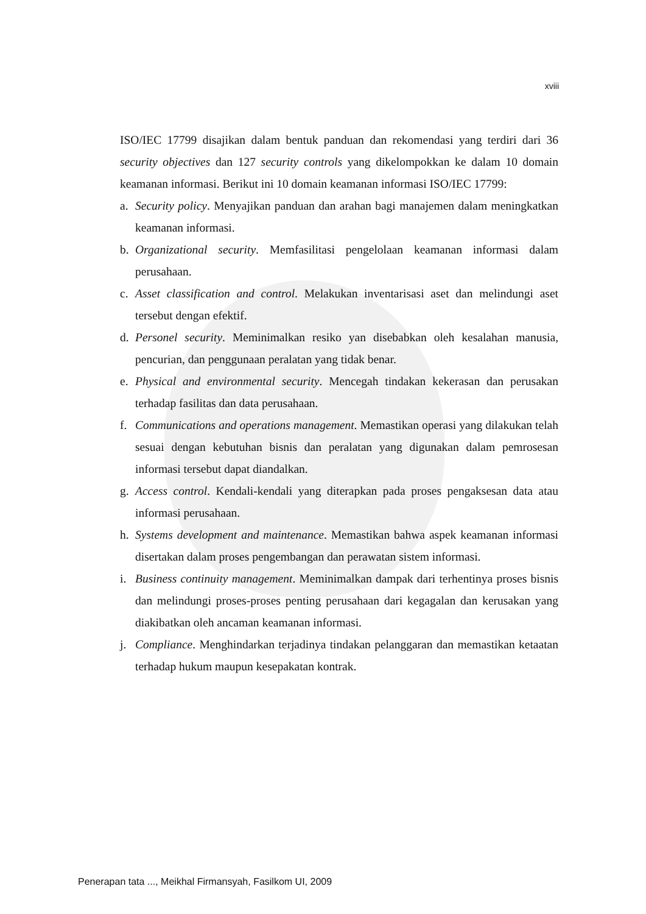xviii
ISO/IEC 17799 disajikan dalam bentuk panduan dan rekomendasi yang terdiri dari 36 security objectives dan 127 security controls yang dikelompokkan ke dalam 10 domain keamanan informasi. Berikut ini 10 domain keamanan informasi ISO/IEC 17799:
a. Security policy. Menyajikan panduan dan arahan bagi manajemen dalam meningkatkan keamanan informasi.
b. Organizational security. Memfasilitasi pengelolaan keamanan informasi dalam perusahaan.
c. Asset classification and control. Melakukan inventarisasi aset dan melindungi aset tersebut dengan efektif.
d. Personel security. Meminimalkan resiko yan disebabkan oleh kesalahan manusia, pencurian, dan penggunaan peralatan yang tidak benar.
e. Physical and environmental security. Mencegah tindakan kekerasan dan perusakan terhadap fasilitas dan data perusahaan.
f. Communications and operations management. Memastikan operasi yang dilakukan telah sesuai dengan kebutuhan bisnis dan peralatan yang digunakan dalam pemrosesan informasi tersebut dapat diandalkan.
g. Access control. Kendali-kendali yang diterapkan pada proses pengaksesan data atau informasi perusahaan.
h. Systems development and maintenance. Memastikan bahwa aspek keamanan informasi disertakan dalam proses pengembangan dan perawatan sistem informasi.
i. Business continuity management. Meminimalkan dampak dari terhentinya proses bisnis dan melindungi proses-proses penting perusahaan dari kegagalan dan kerusakan yang diakibatkan oleh ancaman keamanan informasi.
j. Compliance. Menghindarkan terjadinya tindakan pelanggaran dan memastikan ketaatan terhadap hukum maupun kesepakatan kontrak.
Penerapan tata ..., Meikhal Firmansyah, Fasilkom UI, 2009